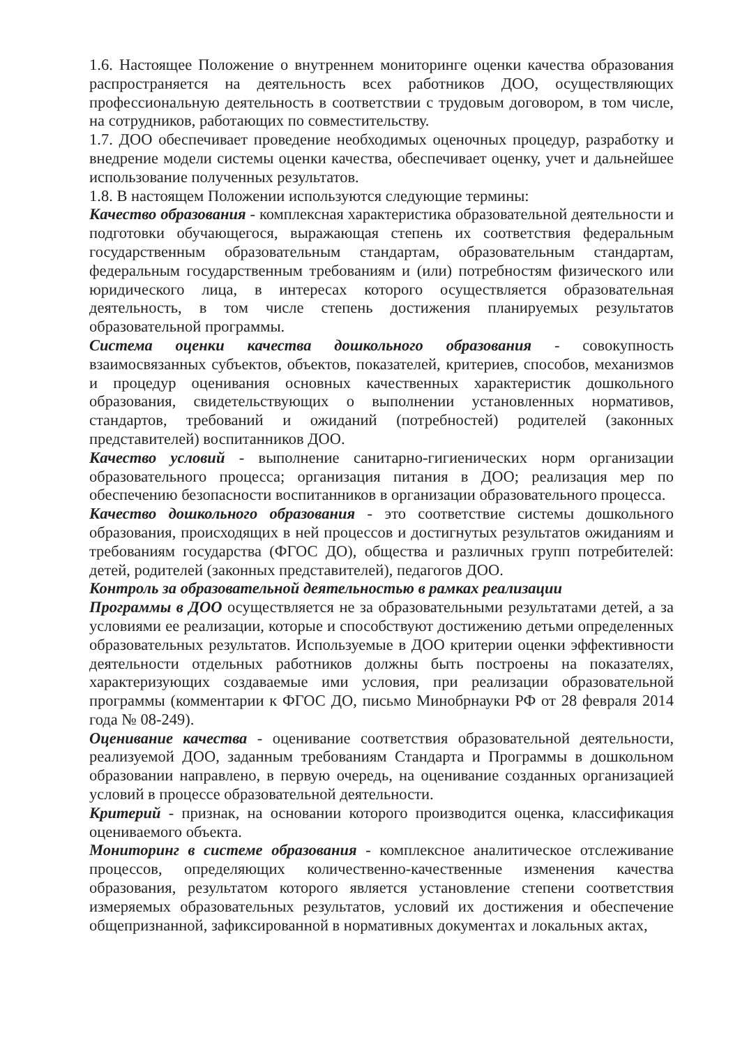1.6. Настоящее Положение о внутреннем мониторинге оценки качества образования распространяется на деятельность всех работников ДОО, осуществляющих профессиональную деятельность в соответствии с трудовым договором, в том числе, на сотрудников, работающих по совместительству.
1.7. ДОО обеспечивает проведение необходимых оценочных процедур, разработку и внедрение модели системы оценки качества, обеспечивает оценку, учет и дальнейшее использование полученных результатов.
1.8. В настоящем Положении используются следующие термины:
Качество образования - комплексная характеристика образовательной деятельности и подготовки обучающегося, выражающая степень их соответствия федеральным государственным образовательным стандартам, образовательным стандартам, федеральным государственным требованиям и (или) потребностям физического или юридического лица, в интересах которого осуществляется образовательная деятельность, в том числе степень достижения планируемых результатов образовательной программы.
Система оценки качества дошкольного образования - совокупность взаимосвязанных субъектов, объектов, показателей, критериев, способов, механизмов и процедур оценивания основных качественных характеристик дошкольного образования, свидетельствующих о выполнении установленных нормативов, стандартов, требований и ожиданий (потребностей) родителей (законных представителей) воспитанников ДОО.
Качество условий - выполнение санитарно-гигиенических норм организации образовательного процесса; организация питания в ДОО; реализация мер по обеспечению безопасности воспитанников в организации образовательного процесса.
Качество дошкольного образования - это соответствие системы дошкольного образования, происходящих в ней процессов и достигнутых результатов ожиданиям и требованиям государства (ФГОС ДО), общества и различных групп потребителей: детей, родителей (законных представителей), педагогов ДОО.
Контроль за образовательной деятельностью в рамках реализации
Программы в ДОО осуществляется не за образовательными результатами детей, а за условиями ее реализации, которые и способствуют достижению детьми определенных образовательных результатов. Используемые в ДОО критерии оценки эффективности деятельности отдельных работников должны быть построены на показателях, характеризующих создаваемые ими условия, при реализации образовательной программы (комментарии к ФГОС ДО, письмо Минобрнауки РФ от 28 февраля 2014 года № 08-249).
Оценивание качества - оценивание соответствия образовательной деятельности, реализуемой ДОО, заданным требованиям Стандарта и Программы в дошкольном образовании направлено, в первую очередь, на оценивание созданных организацией условий в процессе образовательной деятельности.
Критерий - признак, на основании которого производится оценка, классификация оцениваемого объекта.
Мониторинг в системе образования - комплексное аналитическое отслеживание процессов, определяющих количественно-качественные изменения качества образования, результатом которого является установление степени соответствия измеряемых образовательных результатов, условий их достижения и обеспечение общепризнанной, зафиксированной в нормативных документах и локальных актах,